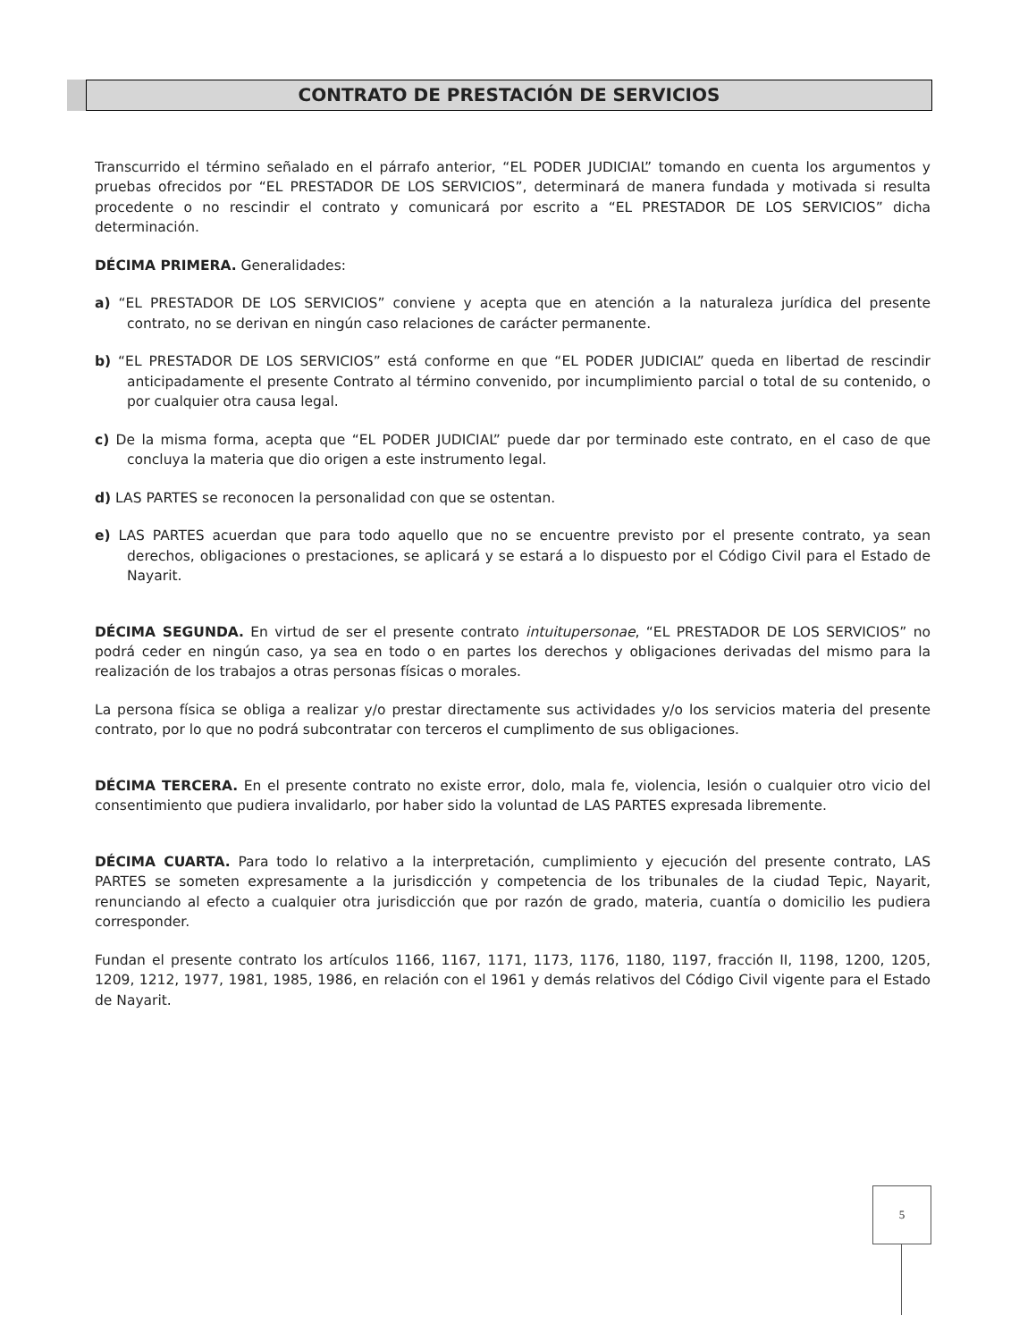CONTRATO DE PRESTACIÓN DE SERVICIOS
Transcurrido el término señalado en el párrafo anterior, “EL PODER JUDICIAL” tomando en cuenta los argumentos y pruebas ofrecidos por “EL PRESTADOR DE LOS SERVICIOS”, determinará de manera fundada y motivada si resulta procedente o no rescindir el contrato y comunicará por escrito a “EL PRESTADOR DE LOS SERVICIOS” dicha determinación.
DÉCIMA PRIMERA. Generalidades:
a) “EL PRESTADOR DE LOS SERVICIOS” conviene y acepta que en atención a la naturaleza jurídica del presente contrato, no se derivan en ningún caso relaciones de carácter permanente.
b) “EL PRESTADOR DE LOS SERVICIOS” está conforme en que “EL PODER JUDICIAL” queda en libertad de rescindir anticipadamente el presente Contrato al término convenido, por incumplimiento parcial o total de su contenido, o por cualquier otra causa legal.
c) De la misma forma, acepta que “EL PODER JUDICIAL” puede dar por terminado este contrato, en el caso de que concluya la materia que dio origen a este instrumento legal.
d) LAS PARTES se reconocen la personalidad con que se ostentan.
e) LAS PARTES acuerdan que para todo aquello que no se encuentre previsto por el presente contrato, ya sean derechos, obligaciones o prestaciones, se aplicará y se estará a lo dispuesto por el Código Civil para el Estado de Nayarit.
DÉCIMA SEGUNDA. En virtud de ser el presente contrato intuitupersonae, “EL PRESTADOR DE LOS SERVICIOS” no podrá ceder en ningún caso, ya sea en todo o en partes los derechos y obligaciones derivadas del mismo para la realización de los trabajos a otras personas físicas o morales.
La persona física se obliga a realizar y/o prestar directamente sus actividades y/o los servicios materia del presente contrato, por lo que no podrá subcontratar con terceros el cumplimento de sus obligaciones.
DÉCIMA TERCERA. En el presente contrato no existe error, dolo, mala fe, violencia, lesión o cualquier otro vicio del consentimiento que pudiera invalidarlo, por haber sido la voluntad de LAS PARTES expresada libremente.
DÉCIMA CUARTA. Para todo lo relativo a la interpretación, cumplimiento y ejecución del presente contrato, LAS PARTES se someten expresamente a la jurisdicción y competencia de los tribunales de la ciudad Tepic, Nayarit, renunciando al efecto a cualquier otra jurisdicción que por razón de grado, materia, cuantía o domicilio les pudiera corresponder.
Fundan el presente contrato los artículos 1166, 1167, 1171, 1173, 1176, 1180, 1197, fracción II, 1198, 1200, 1205, 1209, 1212, 1977, 1981, 1985, 1986, en relación con el 1961 y demás relativos del Código Civil vigente para el Estado de Nayarit.
5